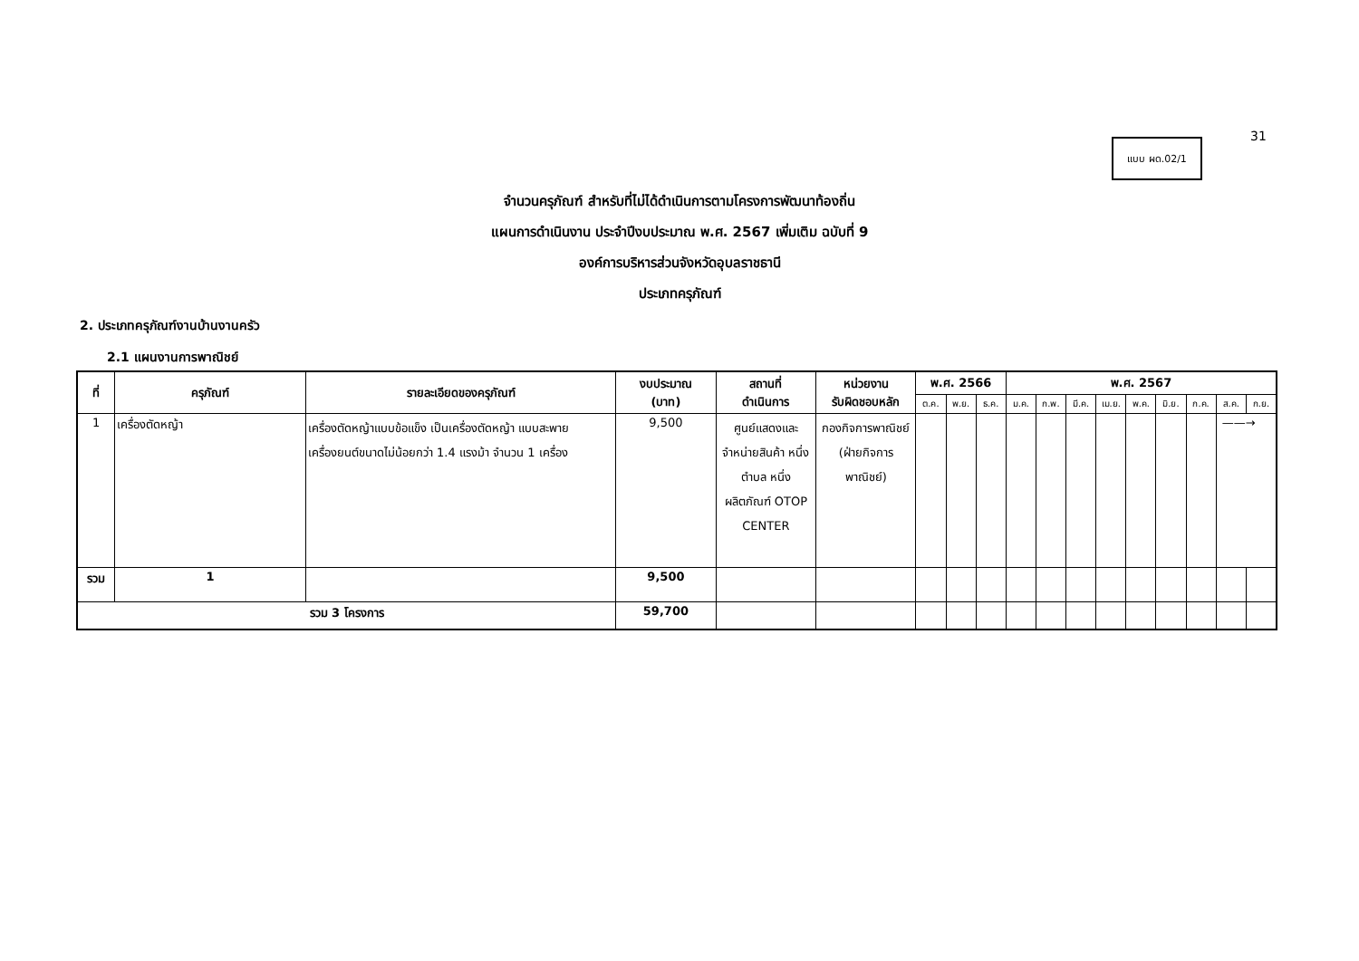31
แบบ ผด.02/1
จำนวนครุภัณฑ์ สำหรับที่ไม่ได้ดำเนินการตามโครงการพัฒนาท้องถิ่น
แผนการดำเนินงาน ประจำปีงบประมาณ พ.ศ. 2567 เพิ่มเติม ฉบับที่ 9
องค์การบริหารส่วนจังหวัดอุบลราชธานี
ประเภทครุภัณฑ์
2. ประเภทครุภัณฑ์งานบ้านงานครัว
2.1 แผนงานการพาณิชย์
| ที่ | ครุภัณฑ์ | รายละเอียดของครุภัณฑ์ | งบประมาณ (บาท) | สถานที่ ดำเนินการ | หน่วยงาน รับผิดชอบหลัก | พ.ศ. 2566 | | | พ.ศ. 2567 | | | | | | | | |
| --- | --- | --- | --- | --- | --- | --- | --- | --- | --- | --- | --- | --- | --- | --- | --- | --- | --- |
| | | | | | | ต.ค. | พ.ย. | ธ.ค. | ม.ค. | ก.พ. | มี.ค. | เม.ย. | พ.ค. | มิ.ย. | ก.ค. | ส.ค. | ก.ย. |
| 1 | เครื่องตัดหญ้า | เครื่องตัดหญ้าแบบข้อแข็ง เป็นเครื่องตัดหญ้า แบบสะพาย เครื่องยนต์ขนาดไม่น้อยกว่า 1.4 แรงม้า จำนวน 1 เครื่อง | 9,500 | ศูนย์แสดงและจำหน่ายสินค้า หนึ่งตำบล หนึ่งผลิตภัณฑ์ OTOP CENTER | กองกิจการพาณิชย์ (ฝ่ายกิจการพาณิชย์) | | | | | | | | | | | ——→ | |
| รวม | 1 | | 9,500 | | | | | | | | | | | | | | |
| รวม 3 โครงการ | | | 59,700 | | | | | | | | | | | | | | |